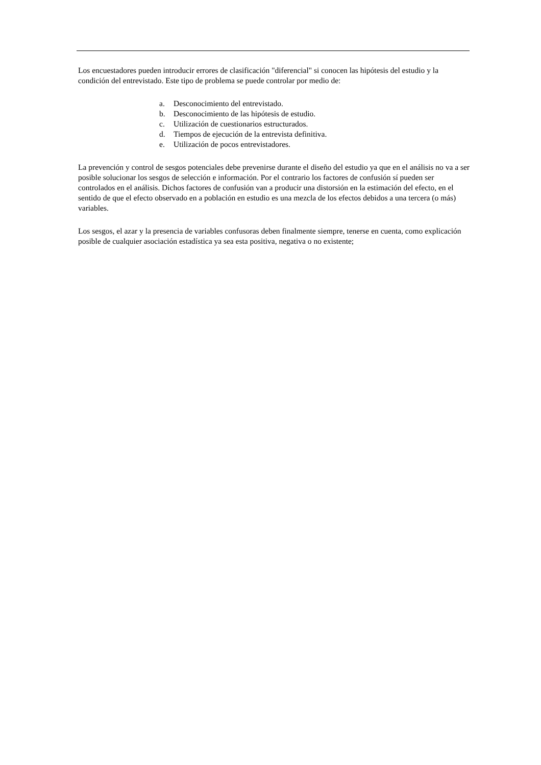Los encuestadores pueden introducir errores de clasificación "diferencial" si conocen las hipótesis del estudio y la condición del entrevistado. Este tipo de problema se puede controlar por medio de:
a. Desconocimiento del entrevistado.
b. Desconocimiento de las hipótesis de estudio.
c. Utilización de cuestionarios estructurados.
d. Tiempos de ejecución de la entrevista definitiva.
e. Utilización de pocos entrevistadores.
La prevención y control de sesgos potenciales debe prevenirse durante el diseño del estudio ya que en el análisis no va a ser posible solucionar los sesgos de selección e información. Por el contrario los factores de confusión sí pueden ser controlados en el análisis. Dichos factores de confusión van a producir una distorsión en la estimación del efecto, en el sentido de que el efecto observado en a población en estudio es una mezcla de los efectos debidos a una tercera (o más) variables.
Los sesgos, el azar y la presencia de variables confusoras deben finalmente siempre, tenerse en cuenta, como explicación posible de cualquier asociación estadística ya sea esta positiva, negativa o no existente;